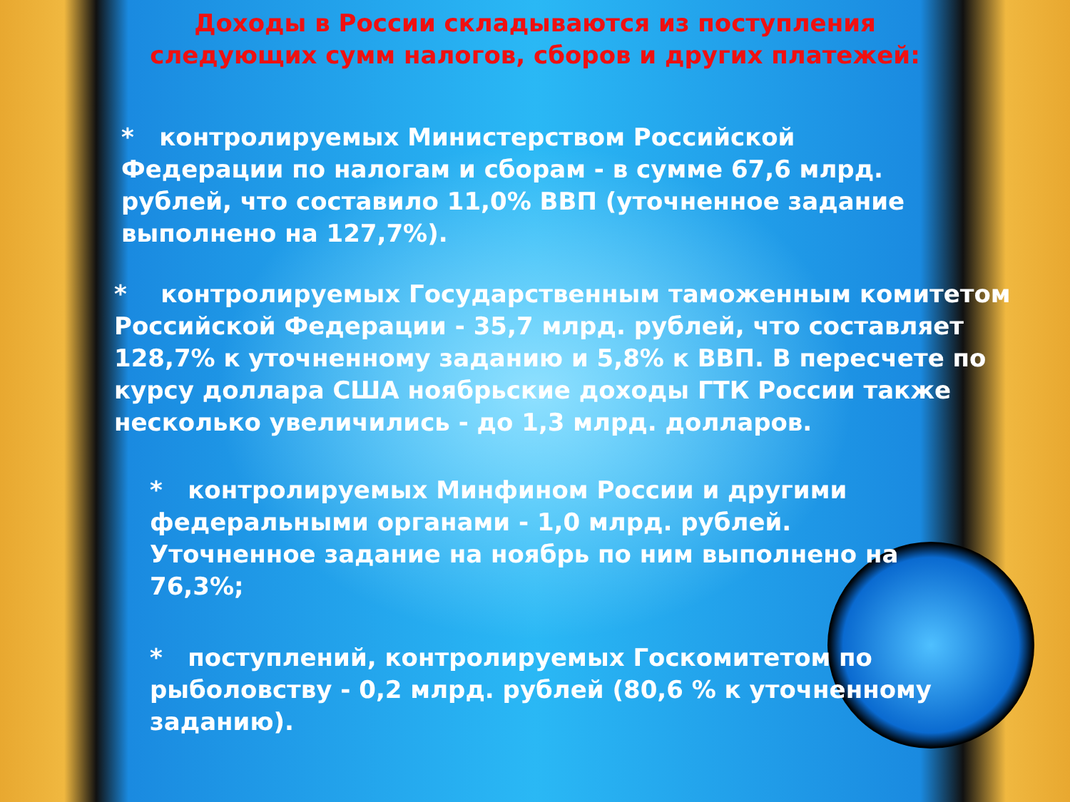Доходы в России складываются из поступления следующих сумм налогов, сборов и других платежей:
* контролируемых Министерством Российской Федерации по налогам и сборам - в сумме 67,6 млрд. рублей, что составило 11,0% ВВП (уточненное задание выполнено на 127,7%).
* контролируемых Государственным таможенным комитетом Российской Федерации - 35,7 млрд. рублей, что составляет 128,7% к уточненному заданию и 5,8% к ВВП. В пересчете по курсу доллара США ноябрьские доходы ГТК России также несколько увеличились - до 1,3 млрд. долларов.
* контролируемых Минфином России и другими федеральными органами - 1,0 млрд. рублей. Уточненное задание на ноябрь по ним выполнено на 76,3%;
* поступлений, контролируемых Госкомитетом по рыболовству - 0,2 млрд. рублей (80,6 % к уточненному заданию).